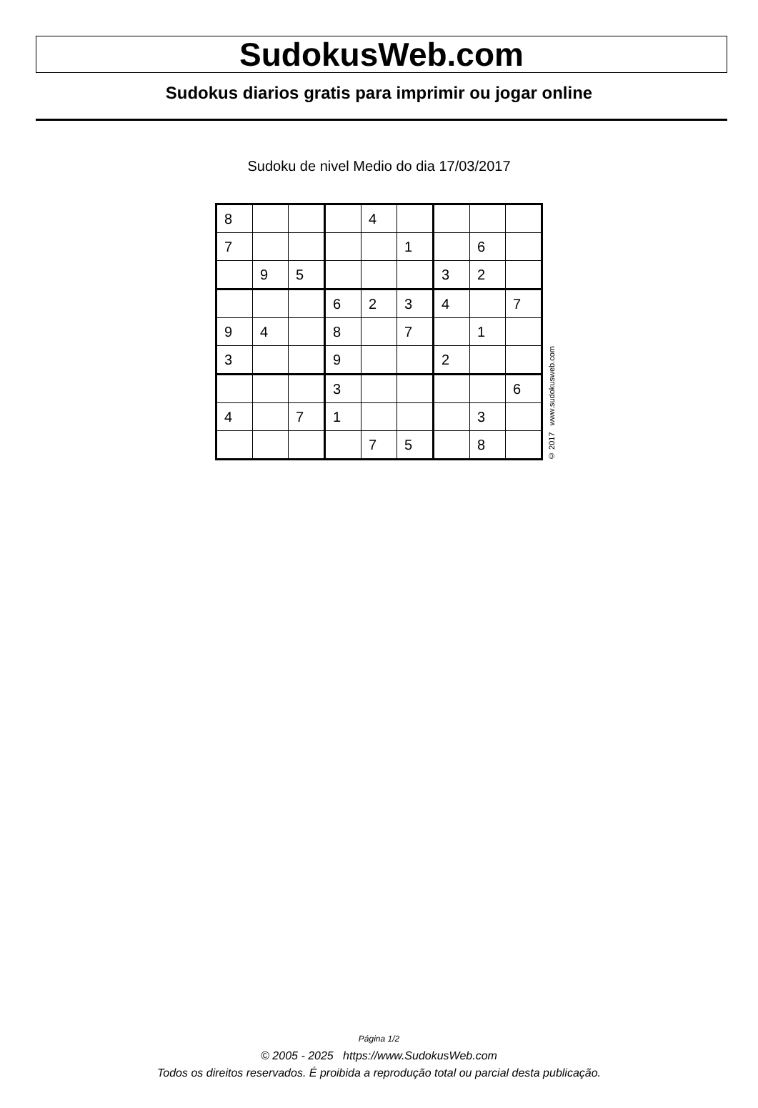SudokusWeb.com
Sudokus diarios gratis para imprimir ou jogar online
Sudoku de nivel Medio do dia 17/03/2017
| 8 | | | | 4 | | | | |
| 7 | | | | | 1 | | 6 | |
| | 9 | 5 | | | | 3 | 2 | |
| | | | 6 | 2 | 3 | 4 | | 7 |
| 9 | 4 | | 8 | | 7 | | 1 | |
| 3 | | | 9 | | | 2 | | |
| | | | 3 | | | | | 6 |
| 4 | | 7 | 1 | | | | 3 | |
| | | | | 7 | 5 | | 8 | |
© 2017 www.sudokusweb.com
Página 1/2
© 2005 - 2025 https://www.SudokusWeb.com
Todos os direitos reservados. É proibida a reprodução total ou parcial desta publicação.